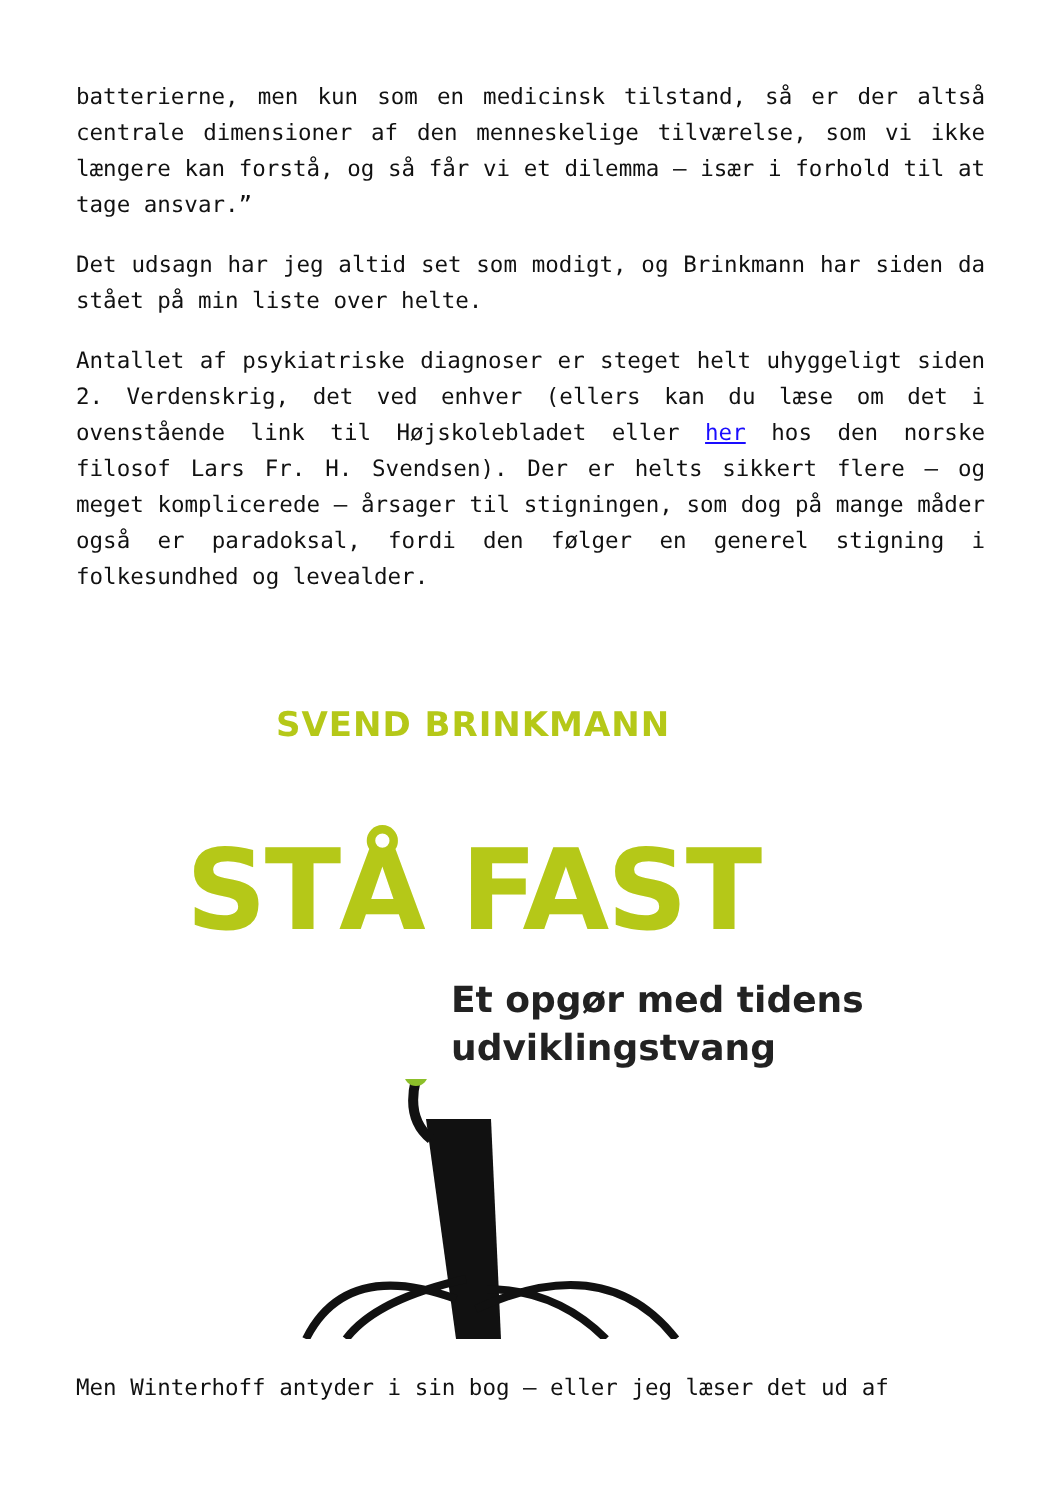batterierne, men kun som en medicinsk tilstand, så er der altså centrale dimensioner af den menneskelige tilværelse, som vi ikke længere kan forstå, og så får vi et dilemma – især i forhold til at tage ansvar.”
Det udsagn har jeg altid set som modigt, og Brinkmann har siden da stået på min liste over helte.
Antallet af psykiatriske diagnoser er steget helt uhyggeligt siden 2. Verdenskrig, det ved enhver (ellers kan du læse om det i ovenstående link til Højskolebladet eller her hos den norske filosof Lars Fr. H. Svendsen). Der er helts sikkert flere – og meget komplicerede – årsager til stigningen, som dog på mange måder også er paradoksal, fordi den følger en generel stigning i folkesundhed og levealder.
SVEND BRINKMANN
STÅ FAST
Et opgør med tidens
udviklingstvang
Men Winterhoff antyder i sin bog – eller jeg læser det ud af